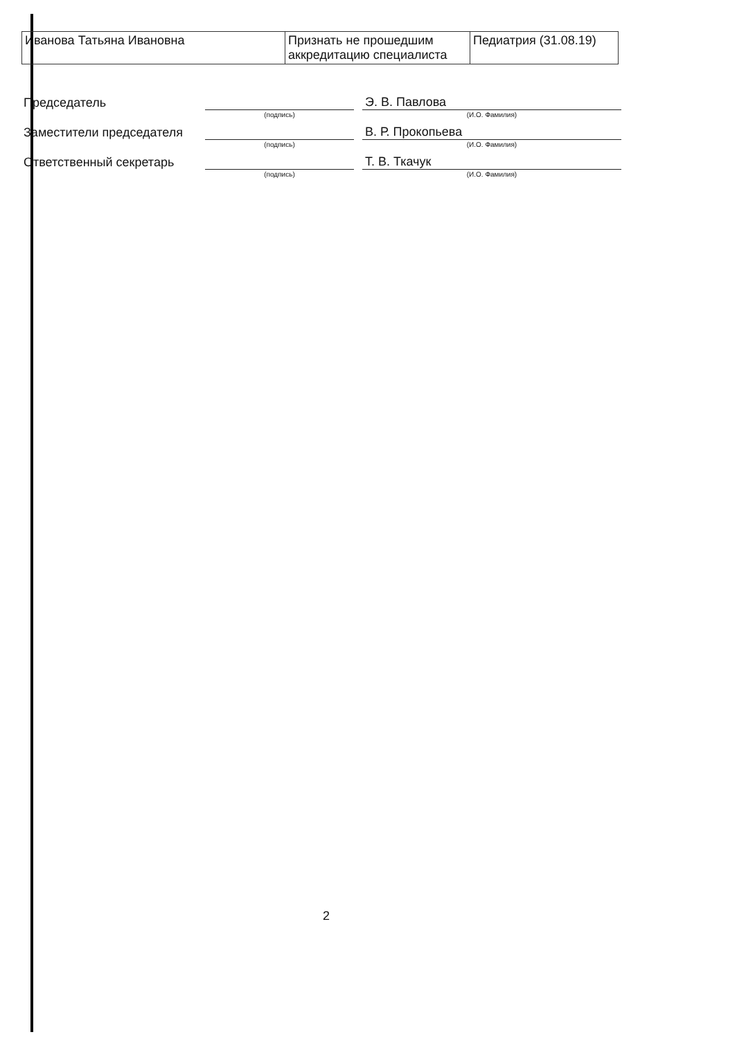| Иванова Татьяна Ивановна | Признать не прошедшим аккредитацию специалиста | Педиатрия (31.08.19) |
| Председатель | | | Э. В. Павлова |
| | (подпись) | | (И.О. Фамилия) |
| Заместители председателя | | | В. Р. Прокопьева |
| | (подпись) | | (И.О. Фамилия) |
| Ответственный секретарь | | | Т. В. Ткачук |
| | (подпись) | | (И.О. Фамилия) |
2